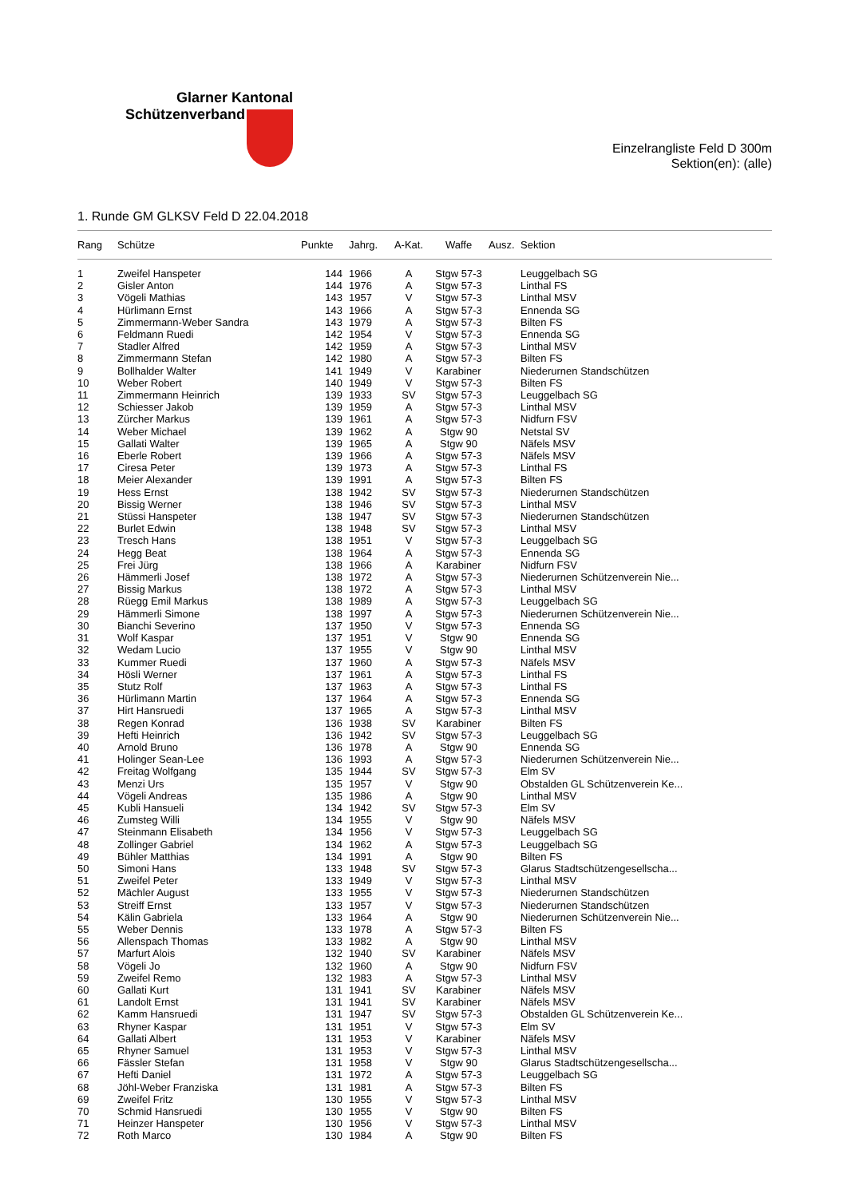Glarner Kantonal
Schützenverband
Einzelrangliste Feld D 300m
Sektion(en): (alle)
1. Runde GM GLKSV Feld D 22.04.2018
| Rang | Schütze | Punkte | Jahrg. | A-Kat. | Waffe | Ausz. | Sektion |
| --- | --- | --- | --- | --- | --- | --- | --- |
| 1 | Zweifel Hanspeter | 144 | 1966 | A | Stgw 57-3 | | Leuggelbach SG |
| 2 | Gisler Anton | 144 | 1976 | A | Stgw 57-3 | | Linthal FS |
| 3 | Vögeli Mathias | 143 | 1957 | V | Stgw 57-3 | | Linthal MSV |
| 4 | Hürlimann Ernst | 143 | 1966 | A | Stgw 57-3 | | Ennenda SG |
| 5 | Zimmermann-Weber Sandra | 143 | 1979 | A | Stgw 57-3 | | Bilten FS |
| 6 | Feldmann Ruedi | 142 | 1954 | V | Stgw 57-3 | | Ennenda SG |
| 7 | Stadler Alfred | 142 | 1959 | A | Stgw 57-3 | | Linthal MSV |
| 8 | Zimmermann Stefan | 142 | 1980 | A | Stgw 57-3 | | Bilten FS |
| 9 | Bollhalder Walter | 141 | 1949 | V | Karabiner | | Niederurnen Standschützen |
| 10 | Weber Robert | 140 | 1949 | V | Stgw 57-3 | | Bilten FS |
| 11 | Zimmermann Heinrich | 139 | 1933 | SV | Stgw 57-3 | | Leuggelbach SG |
| 12 | Schiesser Jakob | 139 | 1959 | A | Stgw 57-3 | | Linthal MSV |
| 13 | Zürcher Markus | 139 | 1961 | A | Stgw 57-3 | | Nidfurn FSV |
| 14 | Weber Michael | 139 | 1962 | A | Stgw 90 | | Netstal SV |
| 15 | Gallati Walter | 139 | 1965 | A | Stgw 90 | | Näfels MSV |
| 16 | Eberle Robert | 139 | 1966 | A | Stgw 57-3 | | Näfels MSV |
| 17 | Ciresa Peter | 139 | 1973 | A | Stgw 57-3 | | Linthal FS |
| 18 | Meier Alexander | 139 | 1991 | A | Stgw 57-3 | | Bilten FS |
| 19 | Hess Ernst | 138 | 1942 | SV | Stgw 57-3 | | Niederurnen Standschützen |
| 20 | Bissig Werner | 138 | 1946 | SV | Stgw 57-3 | | Linthal MSV |
| 21 | Stüssi Hanspeter | 138 | 1947 | SV | Stgw 57-3 | | Niederurnen Standschützen |
| 22 | Burlet Edwin | 138 | 1948 | SV | Stgw 57-3 | | Linthal MSV |
| 23 | Tresch Hans | 138 | 1951 | V | Stgw 57-3 | | Leuggelbach SG |
| 24 | Hegg Beat | 138 | 1964 | A | Stgw 57-3 | | Ennenda SG |
| 25 | Frei Jürg | 138 | 1966 | A | Karabiner | | Nidfurn FSV |
| 26 | Hämmerli Josef | 138 | 1972 | A | Stgw 57-3 | | Niederurnen Schützenverein Nie... |
| 27 | Bissig Markus | 138 | 1972 | A | Stgw 57-3 | | Linthal MSV |
| 28 | Rüegg Emil Markus | 138 | 1989 | A | Stgw 57-3 | | Leuggelbach SG |
| 29 | Hämmerli Simone | 138 | 1997 | A | Stgw 57-3 | | Niederurnen Schützenverein Nie... |
| 30 | Bianchi Severino | 137 | 1950 | V | Stgw 57-3 | | Ennenda SG |
| 31 | Wolf Kaspar | 137 | 1951 | V | Stgw 90 | | Ennenda SG |
| 32 | Wedam Lucio | 137 | 1955 | V | Stgw 90 | | Linthal MSV |
| 33 | Kummer Ruedi | 137 | 1960 | A | Stgw 57-3 | | Näfels MSV |
| 34 | Hösli Werner | 137 | 1961 | A | Stgw 57-3 | | Linthal FS |
| 35 | Stutz Rolf | 137 | 1963 | A | Stgw 57-3 | | Linthal FS |
| 36 | Hürlimann Martin | 137 | 1964 | A | Stgw 57-3 | | Ennenda SG |
| 37 | Hirt Hansruedi | 137 | 1965 | A | Stgw 57-3 | | Linthal MSV |
| 38 | Regen Konrad | 136 | 1938 | SV | Karabiner | | Bilten FS |
| 39 | Hefti Heinrich | 136 | 1942 | SV | Stgw 57-3 | | Leuggelbach SG |
| 40 | Arnold Bruno | 136 | 1978 | A | Stgw 90 | | Ennenda SG |
| 41 | Holinger Sean-Lee | 136 | 1993 | A | Stgw 57-3 | | Niederurnen Schützenverein Nie... |
| 42 | Freitag Wolfgang | 135 | 1944 | SV | Stgw 57-3 | | Elm SV |
| 43 | Menzi Urs | 135 | 1957 | V | Stgw 90 | | Obstalden GL Schützenverein Ke... |
| 44 | Vögeli Andreas | 135 | 1986 | A | Stgw 90 | | Linthal MSV |
| 45 | Kubli Hansueli | 134 | 1942 | SV | Stgw 57-3 | | Elm SV |
| 46 | Zumsteg Willi | 134 | 1955 | V | Stgw 90 | | Näfels MSV |
| 47 | Steinmann Elisabeth | 134 | 1956 | V | Stgw 57-3 | | Leuggelbach SG |
| 48 | Zollinger Gabriel | 134 | 1962 | A | Stgw 57-3 | | Leuggelbach SG |
| 49 | Bühler Matthias | 134 | 1991 | A | Stgw 90 | | Bilten FS |
| 50 | Simoni Hans | 133 | 1948 | SV | Stgw 57-3 | | Glarus Stadtschützengesellscha... |
| 51 | Zweifel Peter | 133 | 1949 | V | Stgw 57-3 | | Linthal MSV |
| 52 | Mächler August | 133 | 1955 | V | Stgw 57-3 | | Niederurnen Standschützen |
| 53 | Streiff Ernst | 133 | 1957 | V | Stgw 57-3 | | Niederurnen Standschützen |
| 54 | Kälin Gabriela | 133 | 1964 | A | Stgw 90 | | Niederurnen Schützenverein Nie... |
| 55 | Weber Dennis | 133 | 1978 | A | Stgw 57-3 | | Bilten FS |
| 56 | Allenspach Thomas | 133 | 1982 | A | Stgw 90 | | Linthal MSV |
| 57 | Marfurt Alois | 132 | 1940 | SV | Karabiner | | Näfels MSV |
| 58 | Vögeli Jo | 132 | 1960 | A | Stgw 90 | | Nidfurn FSV |
| 59 | Zweifel Remo | 132 | 1983 | A | Stgw 57-3 | | Linthal MSV |
| 60 | Gallati Kurt | 131 | 1941 | SV | Karabiner | | Näfels MSV |
| 61 | Landolt Ernst | 131 | 1941 | SV | Karabiner | | Näfels MSV |
| 62 | Kamm Hansruedi | 131 | 1947 | SV | Stgw 57-3 | | Obstalden GL Schützenverein Ke... |
| 63 | Rhyner Kaspar | 131 | 1951 | V | Stgw 57-3 | | Elm SV |
| 64 | Gallati Albert | 131 | 1953 | V | Karabiner | | Näfels MSV |
| 65 | Rhyner Samuel | 131 | 1953 | V | Stgw 57-3 | | Linthal MSV |
| 66 | Fässler Stefan | 131 | 1958 | V | Stgw 90 | | Glarus Stadtschützengesellscha... |
| 67 | Hefti Daniel | 131 | 1972 | A | Stgw 57-3 | | Leuggelbach SG |
| 68 | Jöhl-Weber Franziska | 131 | 1981 | A | Stgw 57-3 | | Bilten FS |
| 69 | Zweifel Fritz | 130 | 1955 | V | Stgw 57-3 | | Linthal MSV |
| 70 | Schmid Hansruedi | 130 | 1955 | V | Stgw 90 | | Bilten FS |
| 71 | Heinzer Hanspeter | 130 | 1956 | V | Stgw 57-3 | | Linthal MSV |
| 72 | Roth Marco | 130 | 1984 | A | Stgw 90 | | Bilten FS |